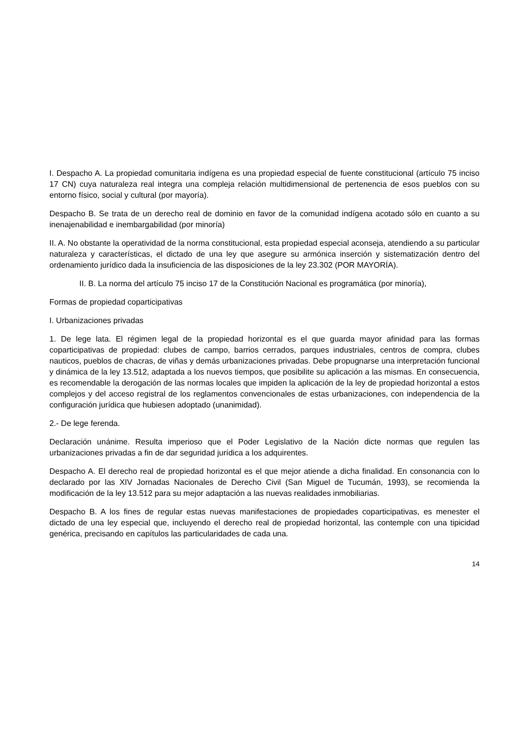I. Despacho A. La propiedad comunitaria indígena es una propiedad especial de fuente constitucional (artículo 75 inciso 17 CN) cuya naturaleza real integra una compleja relación multidimensional de pertenencia de esos pueblos con su entorno físico, social y cultural (por mayoría).
Despacho B. Se trata de un derecho real de dominio en favor de la comunidad indígena acotado sólo en cuanto a su inenajenabilidad e inembargabilidad (por minoría)
II. A. No obstante la operatividad de la norma constitucional, esta propiedad especial aconseja, atendiendo a su particular naturaleza y características, el dictado de una ley que asegure su armónica inserción y sistematización dentro del ordenamiento jurídico dada la insuficiencia de las disposiciones de la ley 23.302 (POR MAYORÍA).
II. B. La norma del artículo 75 inciso 17 de la Constitución Nacional es programática (por minoría),
Formas de propiedad coparticipativas
I. Urbanizaciones privadas
1. De lege lata. El régimen legal de la propiedad horizontal es el que guarda mayor afinidad para las formas coparticipativas de propiedad: clubes de campo, barrios cerrados, parques industriales, centros de compra, clubes nauticos, pueblos de chacras, de viñas y demás urbanizaciones privadas. Debe propugnarse una interpretación funcional y dinámica de la ley 13.512, adaptada a los nuevos tiempos, que posibilite su aplicación a las mismas. En consecuencia, es recomendable la derogación de las normas locales que impiden la aplicación de la ley de propiedad horizontal a estos complejos y del acceso registral de los reglamentos convencionales de estas urbanizaciones, con independencia de la configuración jurídica que hubiesen adoptado (unanimidad).
2.- De lege ferenda.
Declaración unánime. Resulta imperioso que el Poder Legislativo de la Nación dicte normas que regulen las urbanizaciones privadas a fin de dar seguridad jurídica a los adquirentes.
Despacho A. El derecho real de propiedad horizontal es el que mejor atiende a dicha finalidad. En consonancia con lo declarado por las XIV Jornadas Nacionales de Derecho Civil (San Miguel de Tucumán, 1993), se recomienda la modificación de la ley 13.512 para su mejor adaptación a las nuevas realidades inmobiliarias.
Despacho B. A los fines de regular estas nuevas manifestaciones de propiedades coparticipativas, es menester el dictado de una ley especial que, incluyendo el derecho real de propiedad horizontal, las contemple con una tipicidad genérica, precisando en capítulos las particularidades de cada una.
14